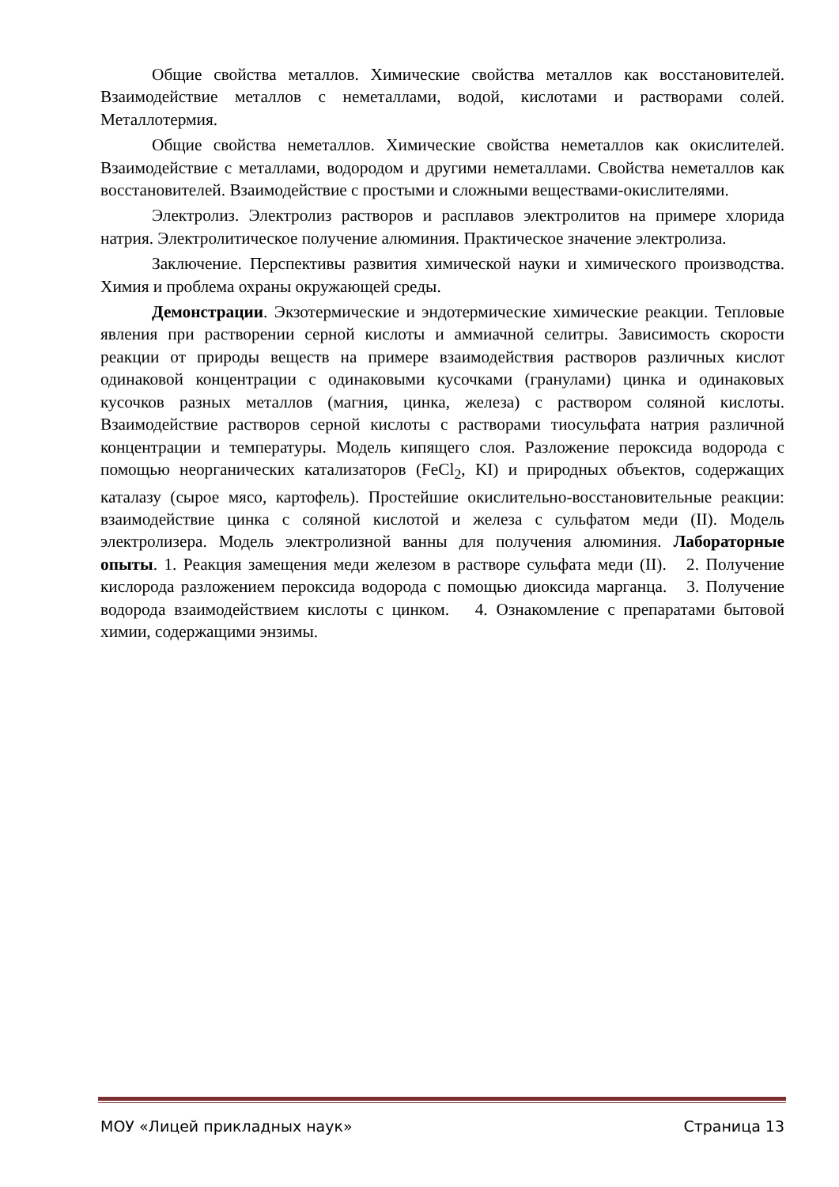Общие свойства металлов. Химические свойства металлов как восстановителей. Взаимодействие металлов с неметаллами, водой, кислотами и растворами солей. Металлотермия.
Общие свойства неметаллов. Химические свойства неметаллов как окислителей. Взаимодействие с металлами, водородом и другими неметаллами. Свойства неметаллов как восстановителей. Взаимодействие с простыми и сложными веществами-окислителями.
Электролиз. Электролиз растворов и расплавов электролитов на примере хлорида натрия. Электролитическое получение алюминия. Практическое значение электролиза.
Заключение. Перспективы развития химической науки и химического производства. Химия и проблема охраны окружающей среды.
Демонстрации. Экзотермические и эндотермические химические реакции. Тепловые явления при растворении серной кислоты и аммиачной селитры. Зависимость скорости реакции от природы веществ на примере взаимодействия растворов различных кислот одинаковой концентрации с одинаковыми кусочками (гранулами) цинка и одинаковых кусочков разных металлов (магния, цинка, железа) с раствором соляной кислоты. Взаимодействие растворов серной кислоты с растворами тиосульфата натрия различной концентрации и температуры. Модель кипящего слоя. Разложение пероксида водорода с помощью неорганических катализаторов (FeCl<sub>2</sub>, KI) и природных объектов, содержащих каталазу (сырое мясо, картофель). Простейшие окислительно-восстановительные реакции: взаимодействие цинка с соляной кислотой и железа с сульфатом меди (II). Модель электролизера. Модель электролизной ванны для получения алюминия. Лабораторные опыты. 1. Реакция замещения меди железом в растворе сульфата меди (II). 2. Получение кислорода разложением пероксида водорода с помощью диоксида марганца. 3. Получение водорода взаимодействием кислоты с цинком. 4. Ознакомление с препаратами бытовой химии, содержащими энзимы.
МОУ «Лицей прикладных наук» Страница 13